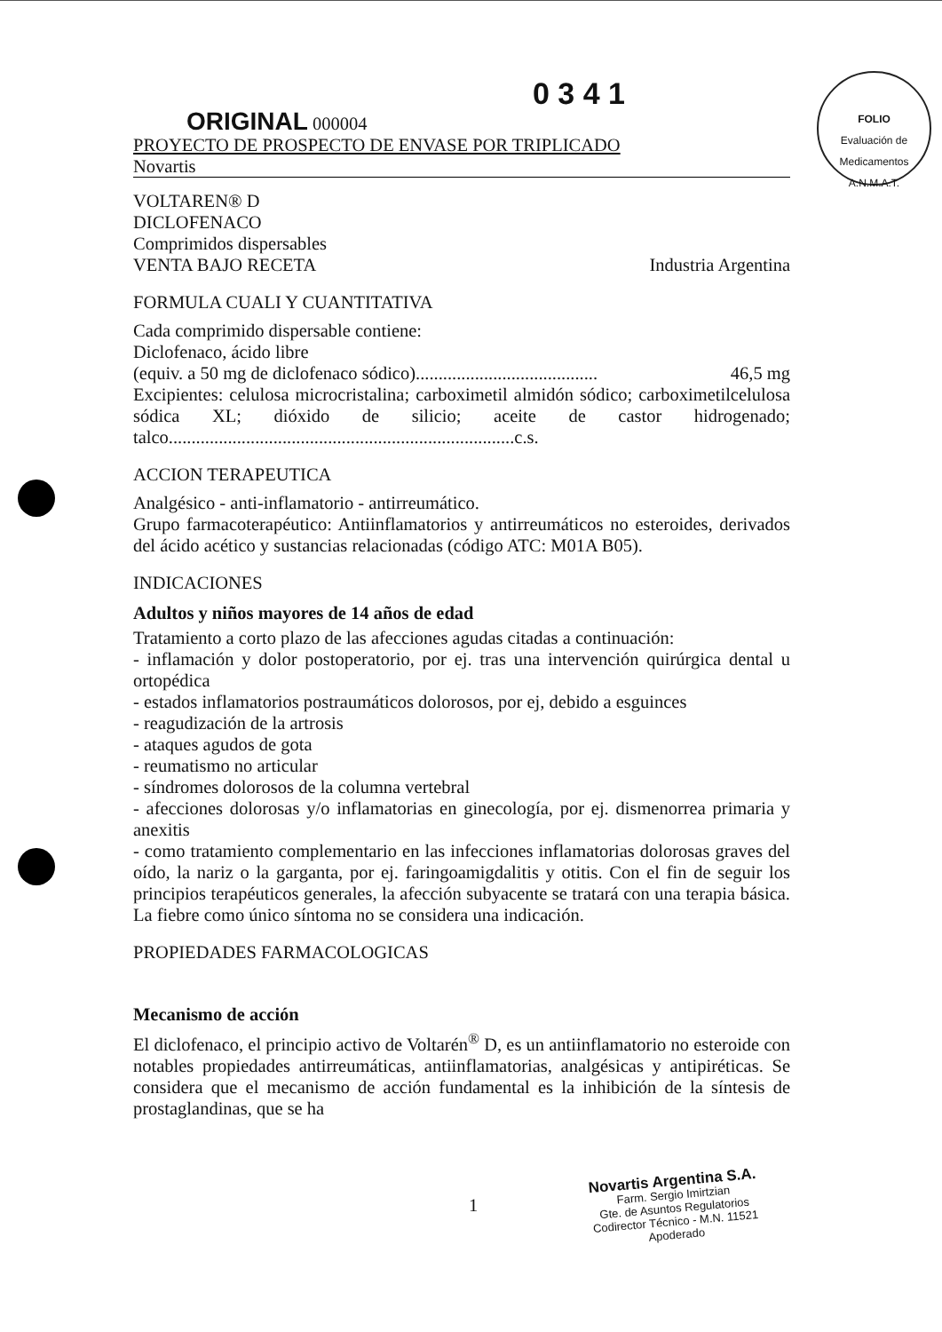FOLIO
Evaluación de Medicamentos
A.N.M.A.T.
0 3 4 1 ORIGINAL 000004
PROYECTO DE PROSPECTO DE ENVASE POR TRIPLICADO
Novartis
VOLTAREN® D
DICLOFENACO
Comprimidos dispersables
VENTA BAJO RECETA Industria Argentina
FORMULA CUALI Y CUANTITATIVA
Cada comprimido dispersable contiene:
Diclofenaco, ácido libre
(equiv. a 50 mg de diclofenaco sódico)........................................ 46,5 mg
Excipientes: celulosa microcristalina; carboximetil almidón sódico; carboximetilcelulosa sódica XL; dióxido de silicio; aceite de castor hidrogenado; talco............................................................................c.s.
ACCION TERAPEUTICA
Analgésico - anti-inflamatorio - antirreumático.
Grupo farmacoterapéutico: Antiinflamatorios y antirreumáticos no esteroides, derivados del ácido acético y sustancias relacionadas (código ATC: M01A B05).
INDICACIONES
Adultos y niños mayores de 14 años de edad
Tratamiento a corto plazo de las afecciones agudas citadas a continuación:
- inflamación y dolor postoperatorio, por ej. tras una intervención quirúrgica dental u ortopédica
- estados inflamatorios postraumáticos dolorosos, por ej, debido a esguinces
- reagudización de la artrosis
- ataques agudos de gota
- reumatismo no articular
- síndromes dolorosos de la columna vertebral
- afecciones dolorosas y/o inflamatorias en ginecología, por ej. dismenorrea primaria y anexitis
- como tratamiento complementario en las infecciones inflamatorias dolorosas graves del oído, la nariz o la garganta, por ej. faringoamigdalitis y otitis. Con el fin de seguir los principios terapéuticos generales, la afección subyacente se tratará con una terapia básica. La fiebre como único síntoma no se considera una indicación.
PROPIEDADES FARMACOLOGICAS
Mecanismo de acción
El diclofenaco, el principio activo de Voltarén<sup>®</sup> D, es un antiinflamatorio no esteroide con notables propiedades antirreumáticas, antiinflamatorias, analgésicas y antipiréticas. Se considera que el mecanismo de acción fundamental es la inhibición de la síntesis de prostaglandinas, que se ha
1
Novartis Argentina S.A.
Farm. Sergio Imirtzian
Gte. de Asuntos Regulatorios
Codirector Técnico - M.N. 11521
Apoderado